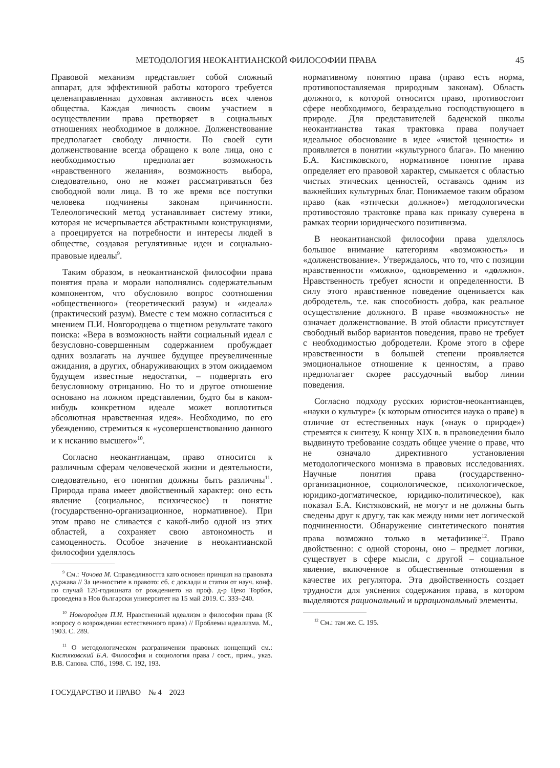МЕТОДОЛОГИЯ НЕОКАНТИАНСКОЙ ФИЛОСОФИИ ПРАВА 45
Правовой механизм представляет собой сложный аппарат, для эффективной работы которого требуется целенаправленная духовная активность всех членов общества. Каждая личность своим участием в осуществлении права претворяет в социальных отношениях необходимое в должное. Долженствование предполагает свободу личности. По своей сути долженствование всегда обращено к воле лица, оно с необходимостью предполагает возможность «нравственного желания», возможность выбора, следовательно, оно не может рассматриваться без свободной воли лица. В то же время все поступки человека подчинены законам причинности. Телеологический метод устанавливает систему этики, которая не исчерпывается абстрактными конструкциями, а проецируется на потребности и интересы людей в обществе, создавая регулятивные идеи и социально-правовые идеалы<sup>9</sup>.
Таким образом, в неокантианской философии права понятия права и морали наполнялись содержательным компонентом, что обусловило вопрос соотношения «общественного» (теоретический разум) и «идеала» (практический разум). Вместе с тем можно согласиться с мнением П.И. Новгородцева о тщетном результате такого поиска: «Вера в возможность найти социальный идеал с безусловно-совершенным содержанием пробуждает одних возлагать на лучшее будущее преувеличенные ожидания, а других, обнаруживающих в этом ожидаемом будущем известные недостатки, – подвергать его безусловному отрицанию. Но то и другое отношение основано на ложном представлении, будто бы в каком-нибудь конкретном идеале может воплотиться абсолютная нравственная идея». Необходимо, по его убеждению, стремиться к «усовершенствованию данного и к исканию высшего»<sup>10</sup>.
Согласно неокантианцам, право относится к различным сферам человеческой жизни и деятельности, следовательно, его понятия должны быть различны<sup>11</sup>. Природа права имеет двойственный характер: оно есть явление (социальное, психическое) и понятие (государственно-организационное, нормативное). При этом право не сливается с какой-либо одной из этих областей, а сохраняет свою автономность и самоценность. Особое значение в неокантианской философии уделялось
<sup>9</sup> См.: Чочова М. Справедливостта като основен принцип на правовата държава // За ценностите в правото: сб. с доклади и статии от науч. конф. по случай 120-годишната от рождението на проф. д-р Цеко Торбов, проведена в Нов български университет на 15 май 2019. С. 333–240.
<sup>10</sup> Новгородцев П.И. Нравственный идеализм в философии права (К вопросу о возрождении естественного права) // Проблемы идеализма. М., 1903. С. 289.
<sup>11</sup> О методологическом разграничении правовых концепций см.: Кистяковский Б.А. Философия и социология права / сост., прим., указ. В.В. Сапова. СПб., 1998. С. 192, 193.
ГОСУДАРСТВО И ПРАВО № 4 2023
нормативному понятию права (право есть норма, противопоставляемая природным законам). Область должного, к которой относится право, противостоит сфере необходимого, безраздельно господствующего в природе. Для представителей баденской школы неокантианства такая трактовка права получает идеальное обоснование в идее «чистой ценности» и проявляется в понятии «культурного блага». По мнению Б.А. Кистяковского, нормативное понятие права определяет его правовой характер, смыкается с областью чистых этических ценностей, оставаясь одним из важнейших культурных благ. Понимаемое таким образом право (как «этически должное») методологически противостояло трактовке права как приказу суверена в рамках теории юридического позитивизма.
В неокантианской философии права уделялось большое внимание категориям «возможность» и «долженствование». Утверждалось, что то, что с позиции нравственности «можно», одновременно и «должно». Нравственность требует ясности и определенности. В силу этого нравственное поведение оценивается как добродетель, т.е. как способность добра, как реальное осуществление должного. В праве «возможность» не означает долженствование. В этой области присутствует свободный выбор вариантов поведения, право не требует с необходимостью добродетели. Кроме этого в сфере нравственности в большей степени проявляется эмоциональное отношение к ценностям, а право предполагает скорее рассудочный выбор линии поведения.
Согласно подходу русских юристов-неокантианцев, «науки о культуре» (к которым относится наука о праве) в отличие от естественных наук («наук о природе») стремятся к синтезу. К концу XIX в. в правоведении было выдвинуто требование создать общее учение о праве, что не означало директивного установления методологического монизма в правовых исследованиях. Научные понятия права (государственно-организационное, социологическое, психологическое, юридико-догматическое, юридико-политическое), как показал Б.А. Кистяковский, не могут и не должны быть сведены друг к другу, так как между ними нет логической подчиненности. Обнаружение синтетического понятия права возможно только в метафизике<sup>12</sup>. Право двойственно: с одной стороны, оно – предмет логики, существует в сфере мысли, с другой – социальное явление, включенное в общественные отношения в качестве их регулятора. Эта двойственность создает трудности для уяснения содержания права, в котором выделяются рациональный и иррациональный элементы.
<sup>12</sup> См.: там же. С. 195.